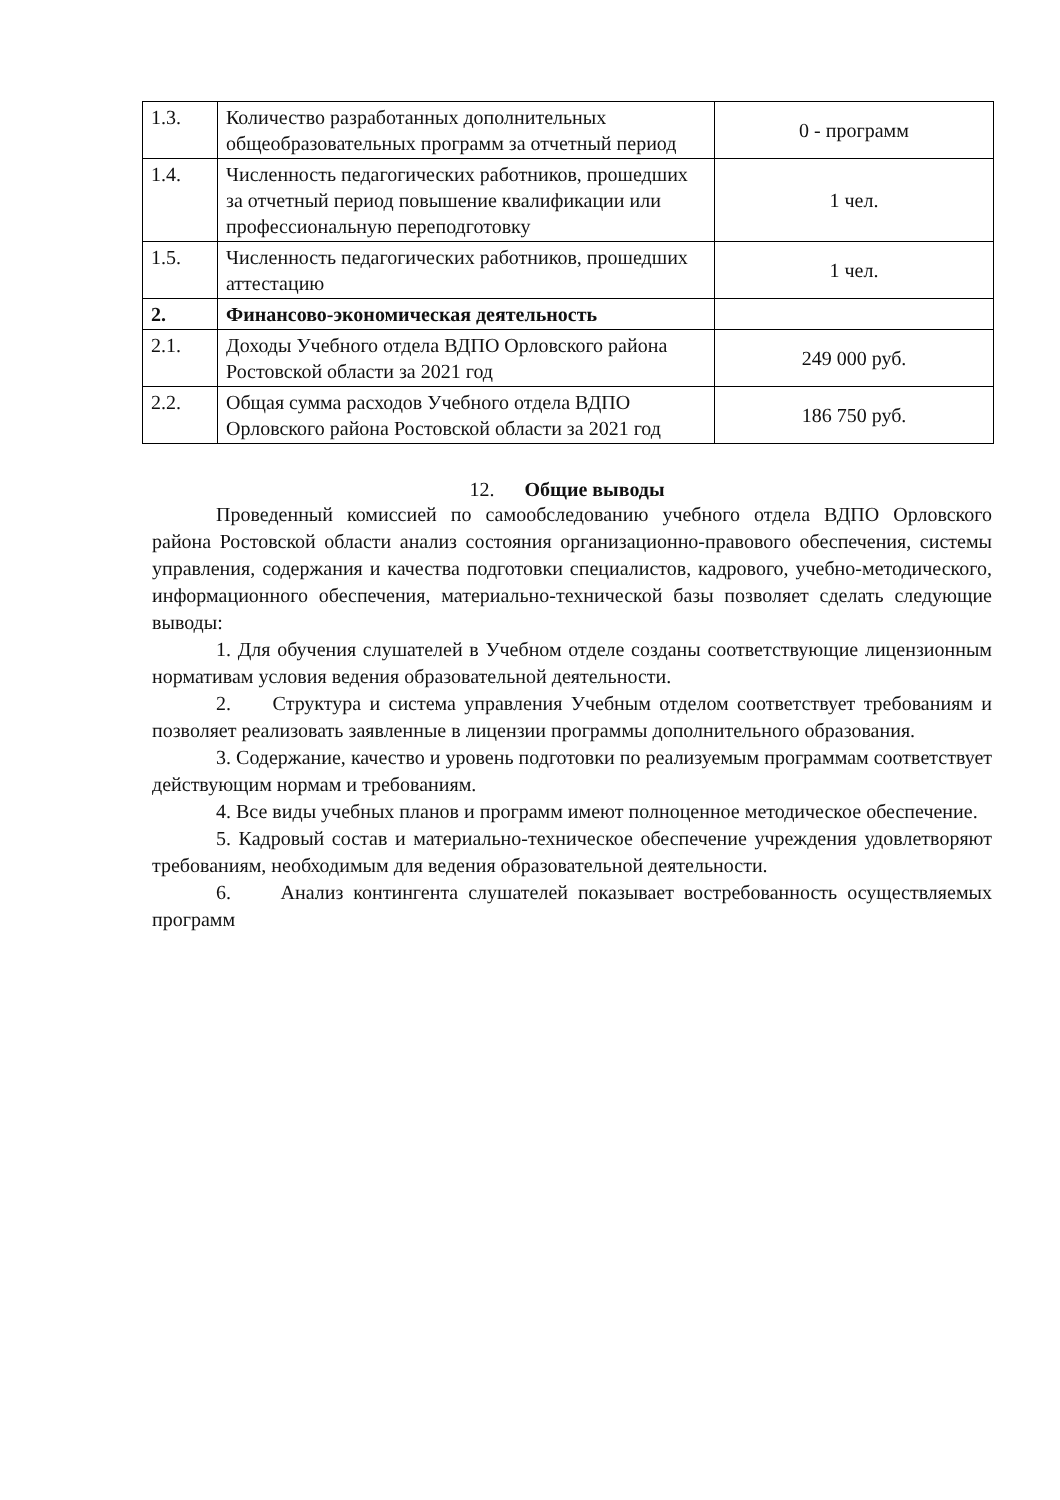| 1.3. | Количество разработанных дополнительных общеобразовательных программ за отчетный период | 0 - программ |
| 1.4. | Численность педагогических работников, прошедших за отчетный период повышение квалификации или профессиональную переподготовку | 1 чел. |
| 1.5. | Численность педагогических работников, прошедших аттестацию | 1 чел. |
| 2. | Финансово-экономическая деятельность | |
| 2.1. | Доходы Учебного отдела ВДПО Орловского района Ростовской области за 2021 год | 249 000 руб. |
| 2.2. | Общая сумма расходов Учебного отдела ВДПО Орловского района Ростовской области за 2021 год | 186 750 руб. |
12. Общие выводы
Проведенный комиссией по самообследованию учебного отдела ВДПО Орловского района Ростовской области анализ состояния организационно-правового обеспечения, системы управления, содержания и качества подготовки специалистов, кадрового, учебно-методического, информационного обеспечения, материально-технической базы позволяет сделать следующие выводы:
1. Для обучения слушателей в Учебном отделе созданы соответствующие лицензионным нормативам условия ведения образовательной деятельности.
2. Структура и система управления Учебным отделом соответствует требованиям и позволяет реализовать заявленные в лицензии программы дополнительного образования.
3. Содержание, качество и уровень подготовки по реализуемым программам соответствует действующим нормам и требованиям.
4. Все виды учебных планов и программ имеют полноценное методическое обеспечение.
5. Кадровый состав и материально-техническое обеспечение учреждения удовлетворяют требованиям, необходимым для ведения образовательной деятельности.
6. Анализ контингента слушателей показывает востребованность осуществляемых программ